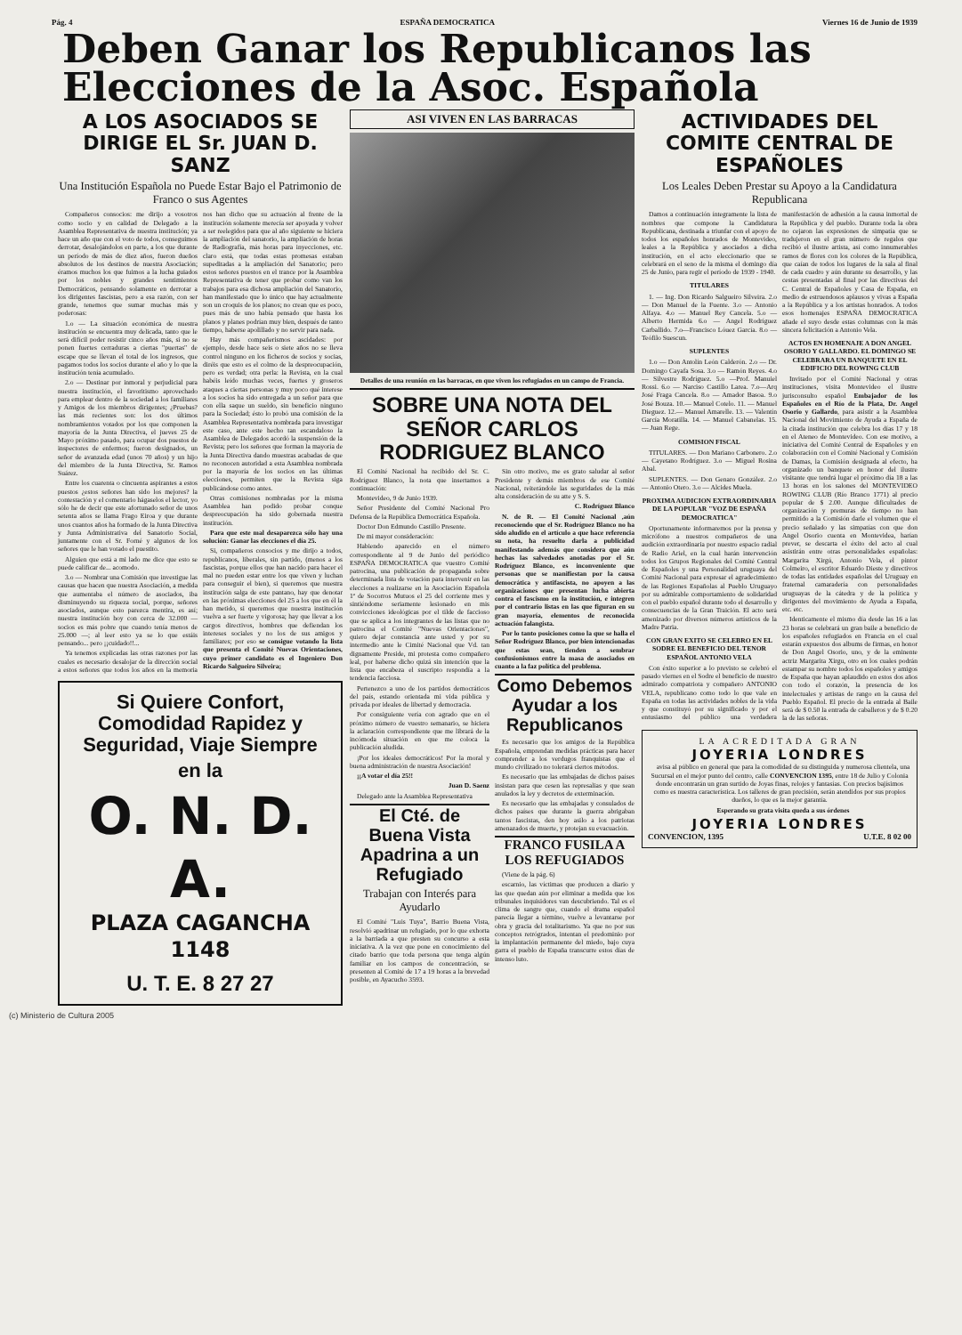Pág. 4 ESPAÑA DEMOCRATICA Viernes 16 de Junio de 1939
Deben Ganar los Republicanos las Elecciones de la Asoc. Española
A LOS ASOCIADOS SE DIRIGE EL Sr. JUAN D. SANZ
Una Institución Española no Puede Estar Bajo el Patrimonio de Franco o sus Agentes
Compañeros consocios: me dirijo a vosotros como socio y en calidad de Delegado a la Asamblea Representativa de nuestra institución; ya hace un año que con el voto de todos, conseguimos derrotar, desalojándolos en parte, a los que durante un período de más de diez años, fueron dueños absolutos de los destinos de nuestra Asociación; éramos muchos los que fuimos a la lucha guiados por los nobles y grandes sentimientos Democráticos, pensando solamente en derrotar a los dirigentes fascistas, pero a esa razón, con ser grande, tenemos que sumar muchas más y poderosas:
1.o — La situación económica de nuestra institución se encuentra muy delicada, tanto que le será difícil poder resistir cinco años más, si no se ponen fuertes cerraduras a ciertas "puertas" de escape que se llevan el total de los ingresos, que pagamos todos los socios durante el año y lo que la institución tenía acumulado.
2.o — Destinar por inmoral y perjudicial para nuestra institución, el favoritismo aprovechado para emplear dentro de la sociedad a los familiares y Amigos de los miembros dirigentes; ¿Pruebas? las más recientes son: los dos últimos nombramientos votados por los que componen la mayoría de la Junta Directiva, el jueves 25 de Mayo próximo pasado, para ocupar dos puestos de inspectores de enfermos; fueron designados, un señor de avanzada edad (unos 70 años) y un hijo del miembro de la Junta Directiva, Sr. Ramos Suárez.
Entre los cuarenta o cincuenta aspirantes a estos puestos ¿estos señores han sido los mejores? la contestación y el comentario hágaselos el lector, yo sólo he de decir que este afortunado señor de unos setenta años se llama Frago Eiroa y que durante unos cuantos años ha formado de la Junta Directiva y Junta Administrativa del Sanatorio Social, juntamente con el Sr. Forné y algunos de los señores que le han votado el puestito.
Alguien que está a mi lado me dice que esto se puede calificar de... acomodo.
3.o — Nombrar una Comisión que investigue las causas que hacen que nuestra Asociación, a medida que aumentaba el número de asociados, iba disminuyendo su riqueza social, porque, señores asociados, aunque esto parezca mentira, es así; nuestra institución hoy con cerca de 32.000 — socios es más pobre que cuando tenía menos de 25.000 —; al leer esto ya se lo que estáis pensando... pero ¡¡cuidado!!...
Ya tenemos explicadas las otras razones por las cuales es necesario desalojar de la dirección social a estos señores que todos los años en la memoria nos han dicho que su actuación al frente de la institución solamente merecía ser apoyada y volver a ser reelegidos para que al año siguiente se hiciera la ampliación del sanatorio, la ampliación de horas de Radiografía, más horas para inyecciones, etc. claro está, que todas estas promesas estaban supeditadas a la ampliación del Sanatorio; pero estos señores puestos en el trance por la Asamblea Representativa de tener que probar como van los trabajos para esa dichosa ampliación del Sanatorio, han manifestado que lo único que hay actualmente son un croquis de los planos; no crean que es poco, pues más de uno había pensado que hasta los planos y planes podrían muy bien, después de tanto tiempo, haberse apolillado y no servir para nada.
Hay más compañerismos ascidades: por ejemplo, desde hace seis o siete años no se lleva control ninguno en los ficheros de socios y socias, diréis que esto es el colmo de la despreocupación, pero es verdad; otra perla: la Revista, en la cual habéis leído muchas veces, fuertes y groseros ataques a ciertas personas y muy poco qué interese a los socios ha sido entregada a un señor para que con ella saque un sueldo, sin beneficio ninguno para la Sociedad; ésto lo probó una comisión de la Asamblea Representativa nombrada para investigar este caso, ante este hecho tan escandaloso la Asamblea de Delegados acordó la suspensión de la Revista; pero los señores que forman la mayoría de la Junta Directiva dando muestras acabadas de que no reconocen autoridad a esta Asamblea nombrada por la mayoría de los socios en las últimas elecciones, permiten que la Revista siga publicándose como antes.
Otras comisiones nombradas por la misma Asamblea han podido probar conque despreocupación ha sido gobernada nuestra institución.
Para que este mal desaparezca sólo hay una solución: Ganar las elecciones el día 25.
Si, compañeros consocios y me dirijo a todos, republicanos, liberales, sin partido, (menos a los fascistas, porque ellos que han nacido para hacer el mal no pueden estar entre los que viven y luchan para conseguir el bien), si queremos que nuestra institución salga de este pantano, hay que denotar en las próximas elecciones del 25 a los que en él la han metido, si queremos que nuestra institución vuelva a ser fuerte y vigorosa; hay que llevar a los cargos directivos, hombres que defiendan los intereses sociales y no los de sus amigos y familiares; por eso se consigue votando la lista que presenta el Comité Nuevas Orientaciones, cuyo primer candidato es el Ingeniero Don Ricardo Salgueiro Silveira;
Si Quiere Confort, Comodidad Rapidez y Seguridad, Viaje Siempre
en la
O. N. D. A.
PLAZA CAGANCHA 1148
U. T. E. 8 27 27
ASI VIVEN EN LAS BARRACAS
Detalles de una reunión en las barracas, en que viven los refugiados en un campo de Francia.
SOBRE UNA NOTA DEL SEÑOR CARLOS RODRIGUEZ BLANCO
El Comité Nacional ha recibido del Sr. C. Rodríguez Blanco, la nota que insertamos a continuación:
Montevideo, 9 de Junio 1939.
Señor Presidente del Comité Nacional Pro Defensa de la República Democrática Española.
Doctor Don Edmundo Castillo Presente.
De mi mayor consideración:
Habiendo aparecido en el número correspondiente al 9 de Junio del periódico ESPAÑA DEMOCRATICA que vuestro Comité patrocina, una publicación de propaganda sobre determinada lista de votación para intervenir en las elecciones a realizarse en la Asociación Española 1ª de Socorros Mutuos el 25 del corriente mes y sintiéndome seriamente lesionado en mis convicciones ideológicas por el tilde de faccioso que se aplica a los integrantes de las listas que no patrocina el Comité "Nuevas Orientaciones", quiero dejar constancia ante usted y por su intermedio ante le Cimité Nacional que Vd. tan dignamente Preside, mi protesta como compañero leal, por haberse dicho quizá sin intención que la lista que encabeza el suscripto respondía a la tendencia facciosa.
Pertenezco a uno de los partidos democráticos del país, estando orientada mi vida pública y privada por ideales de libertad y democracia.
Por consiguiente vería con agrado que en el próximo número de vuestro semanario, se hiciera la aclaración correspondiente que me librará de la incómoda situación en que me coloca la publicación aludida.
¡Por los ideales democráticos! Por la moral y buena administración de nuestra Asociación!
¡¡A votar el día 25!!
Juan D. Saenz
Delegado ante la Asamblea Representativa
El Cté. de Buena Vista Apadrina a un Refugiado
Trabajan con Interés para Ayudarlo
El Comité "Luis Tuya", Barrio Buena Vista, resolvió apadrinar un refugiado, por lo que exhorta a la barriada a que presten su concurso a esta iniciativa. A la vez que pone en conocimiento del citado barrio que toda persona que tenga algún familiar en los campos de concentración, se presenten al Comité de 17 a 19 horas a la brevedad posible, en Ayacucho 3593.
Sin otro motivo, me es grato saludar al señor Presidente y demás miembros de ese Comité Nacional, reiterándole las seguridades de la más alta consideración de su atte y S. S.
C. Rodríguez Blanco
N. de R. — El Comité Nacional ,aún reconociendo que el Sr. Rodríguez Blanco no ha sido aludido en el artículo a que hace referencia su nota, ha resuelto darla a publicidad manifestando además que considera que aún hechas las salvedades anotadas por el Sr. Rodríguez Blanco, es inconveniente que personas que se manifiestan por la causa democrática y antifascista, no apoyen a las organizaciones que presentan lucha abierta contra el fascismo en la institución, e integren por el contrario listas en las que figuran en su gran mayoría, elementos de reconocida actuación falangista.
Por lo tanto posiciones como la que se halla el Señor Rodríguez Blanco, por bien intencionadas que estas sean, tienden a sembrar confusionismos entre la masa de asociados en cuanto a la faz política del problema.
Como Debemos Ayudar a los Republicanos
Es necesario que los amigos de la República Española, emprendan medidas prácticas para hacer comprender a los verdugos franquistas que el mundo civilizado no tolerará ciertos métodos.
Es necesario que las embajadas de dichos países insistan para que cesen las represalias y que sean anulados la ley y decretos de exterminación.
Es necesario que las embajadas y consulados de dichos países que durante la guerra abrigaban tantos fascistas, den hoy asilo a los patriotas amenazados de muerte, y protejan su evacuación.
FRANCO FUSILA A LOS REFUGIADOS
(Viene de la pág. 6)
escarnio, las víctimas que producen a diario y las que quedan aún por eliminar a medida que los tribunales inquisidores van descubriendo. Tal es el clima de sangre que, cuando el drama español parecía llegar a término, vuelve a levantarse por obra y gracia del totalitarismo. Ya que no por sus conceptos retrógrados, intentan el predominio por la implantación permanente del miedo, bajo cuya garra el pueblo de España transcurre estos días de intenso luto.
ACTIVIDADES DEL COMITE CENTRAL DE ESPAÑOLES
Los Leales Deben Prestar su Apoyo a la Candidatura Republicana
Damos a continuación íntegramente la lista de nombres que compone la Candidatura Republicana, destinada a triunfar con el apoyo de todos los españoles honrados de Montevideo, leales a la República y asociados a dicha institución, en el acto eleccionario que se celebrará en el seno de la misma el domingo día 25 de Junio, para regir el período de 1939 - 1940.
TITULARES
1. — Ing. Don Ricardo Salgueiro Silveira. 2.o — Don Manuel de la Fuente. 3.o — Antonio Alfaya. 4.o — Manuel Rey Cancela. 5.o — Alberto Hermida 6.o — Angel Rodríguez Carballido. 7.o—Francisco Lóuez García. 8.o — Teófilo Suescun.
SUPLENTES
1.o — Don Antolín León Calderón. 2.o — Dr. Domingo Cayafa Sosa. 3.o — Ramón Reyes. 4.o — Silvestre Rodríguez. 5.o —Prof. Manuiel Rossi. 6.o — Narciso Castillo Larea. 7.o—Arq José Fraga Cancela. 8.o — Amador Basoa. 9.o José Bouza. 10.— Manuel Cotelo. 11. — Manuel Dieguez. 12.— Manuel Amarelle. 13. — Valentín García Moratilla. 14. — Manuel Cabanelas. 15. — Juan Rege.
COMISION FISCAL
TITULARES. — Don Mariano Carbonero. 2.o — Cayetano Rodríguez. 3.o — Miguel Rosina Abal.
SUPLENTES. — Don Genaro González. 2.o — Antonio Otero. 3.o — Alcides Muela.
PROXIMA AUDICION EXTRAORDINARIA DE LA POPULAR "VOZ DE ESPAÑA DEMOCRATICA"
Oportunamente informaremos por la prensa y micrófono a nuestros compañeros de una audición extraordinaria por nuestro espacio radial de Radio Ariel, en la cual harán intervención todos los Grupos Regionales del Comité Central de Españoles y una Personalidad uruguaya del Comité Nacional para expresar el agradecimiento de las Regiones Españolas al Pueblo Uruguayo por su admirable comportamiento de solidaridad con el pueblo español durante todo el desarrollo y consecuencias de la Gran Traición. El acto será amenizado por diversos números artísticos de la Madre Patria.
CON GRAN EXITO SE CELEBRO EN EL SODRE EL BENEFICIO DEL TENOR ESPAÑOL ANTONIO VELA
Con éxito superior a lo previsto se celebró el pasado viernes en el Sodre el beneficio de nuestro admirado compatriota y compañero ANTONIO VELA, republicano como todo lo que vale en España en todas las actividades nobles de la vida y que constituyó por su significado y por el entusiasmo del público una verdadera manifestación de adhesión a la causa inmortal de la República y del pueblo. Durante toda la obra no cejaron las expresiones de simpatía que se tradujeron en el gran número de regalos que recibió el ilustre artista, así como innumerables ramos de flores con los colores de la República, que caían de todos los lugares de la sala al final de cada cuadro y aún durante su desarrollo, y las cestas presentadas al final por las directivas del C. Central de Españoles y Casa de España, en medio de estruendosos aplausos y vivas a España a la República y a los artistas honrados. A todos esos homenajes ESPAÑA DEMOCRATICA añade el suyo desde estas columnas con la más sincera felicitación a Antonio Vela.
ACTOS EN HOMENAJE A DON ANGEL OSORIO Y GALLARDO. EL DOMINGO SE CELEBRARA UN BANQUETE EN EL EDIFICIO DEL ROWING CLUB
Invitado por el Comité Nacional y otras instituciones, visita Montevideo el ilustre jurisconsulto español Embajador de los Españoles en el Río de la Plata, Dr. Angel Osorio y Gallardo, para asistir a la Asamblea Nacional del Movimiento de Ayuda a España de la citada institución que celebra los días 17 y 18 en el Ateneo de Montevideo. Con ese motivo, a iniciativa del Comité Central de Españoles y en colaboración con el Comité Nacional y Comisión de Damas, la Comisión designada al efecto, ha organizado un banquete en honor del ilustre visitante que tendrá lugar el próximo día 18 a las 13 horas en los salones del MONTEVIDEO ROWING CLUB (Río Branco 1771) al precio popular de $ 2.00. Aunque dificultades de organización y premuras de tiempo no han permitido a la Comisión darle el volumen que el precio señalado y las simpatías con que don Angel Osorio cuenta en Montevidea, harían prever, se descarta el éxito del acto al cual asistirán entre otras personalidades españolas: Margarita Xirgú, Antonio Vela, el pintor Colmeiro, el escritor Eduardo Dieste y directivos de todas las entidades españolas del Uruguay en fraternal camaradería con personalidades uruguayas de la cátedra y de la política y dirigentes del movimiento de Ayuda a España, etc. etc.
Identicamente el mismo día desde las 16 a las 23 horas se celebrará un gran baile a beneficio de los españoles refugiados en Francia en el cual estarán expuestos dos albums de firmas, en honor de Don Angel Osorio, uno, y de la eminente actriz Margarita Xirgu, otro en los cuales podrán estampar su nombre todos los españoles y amigos de España que hayan aplaudido en estos dos años con todo el corazón, la presencia de los intelectuales y artistas de rango en la causa del Pueblo Español. El precio de la entrada al Baile será de $ 0.50 la entrada de caballeros y de $ 0.20 la de las señoras.
LA ACREDITADA GRAN
JOYERIA LONDRES
avisa al público en general que para la comodidad de su distinguida y numerosa clientela, una Sucursal en el mejor punto del centro, calle CONVENCION 1395, entre 18 de Julio y Colonia donde encontrarán un gran surtido de Joyas finas, relojes y fantasías. Con precios bajísimos como es nuestra característica. Los talleres de gran precisión, serán atendidos por sus propios dueños, lo que es la mejor garantía.
Esperando su grata visita queda a sus órdenes
JOYERIA LONDRES
CONVENCION, 1395 U.T.E. 8 02 00
(c) Ministerio de Cultura 2005